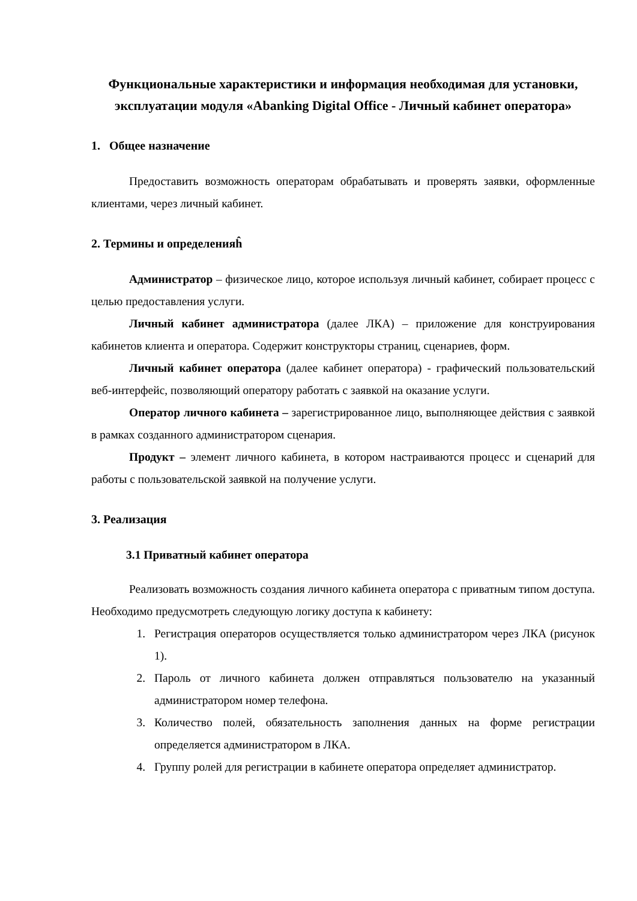Функциональные характеристики и информация необходимая для установки, эксплуатации модуля «Abanking Digital Office - Личный кабинет оператора»
1. Общее назначение
Предоставить возможность операторам обрабатывать и проверять заявки, оформленные клиентами, через личный кабинет.
2. Термины и определенияĥ
Администратор – физическое лицо, которое используя личный кабинет, собирает процесс с целью предоставления услуги.
Личный кабинет администратора (далее ЛКА) – приложение для конструирования кабинетов клиента и оператора. Содержит конструкторы страниц, сценариев, форм.
Личный кабинет оператора (далее кабинет оператора) - графический пользовательский веб-интерфейс, позволяющий оператору работать с заявкой на оказание услуги.
Оператор личного кабинета – зарегистрированное лицо, выполняющее действия с заявкой в рамках созданного администратором сценария.
Продукт – элемент личного кабинета, в котором настраиваются процесс и сценарий для работы с пользовательской заявкой на получение услуги.
3. Реализация
3.1 Приватный кабинет оператора
Реализовать возможность создания личного кабинета оператора с приватным типом доступа. Необходимо предусмотреть следующую логику доступа к кабинету:
1. Регистрация операторов осуществляется только администратором через ЛКА (рисунок 1).
2. Пароль от личного кабинета должен отправляться пользователю на указанный администратором номер телефона.
3. Количество полей, обязательность заполнения данных на форме регистрации определяется администратором в ЛКА.
4. Группу ролей для регистрации в кабинете оператора определяет администратор.